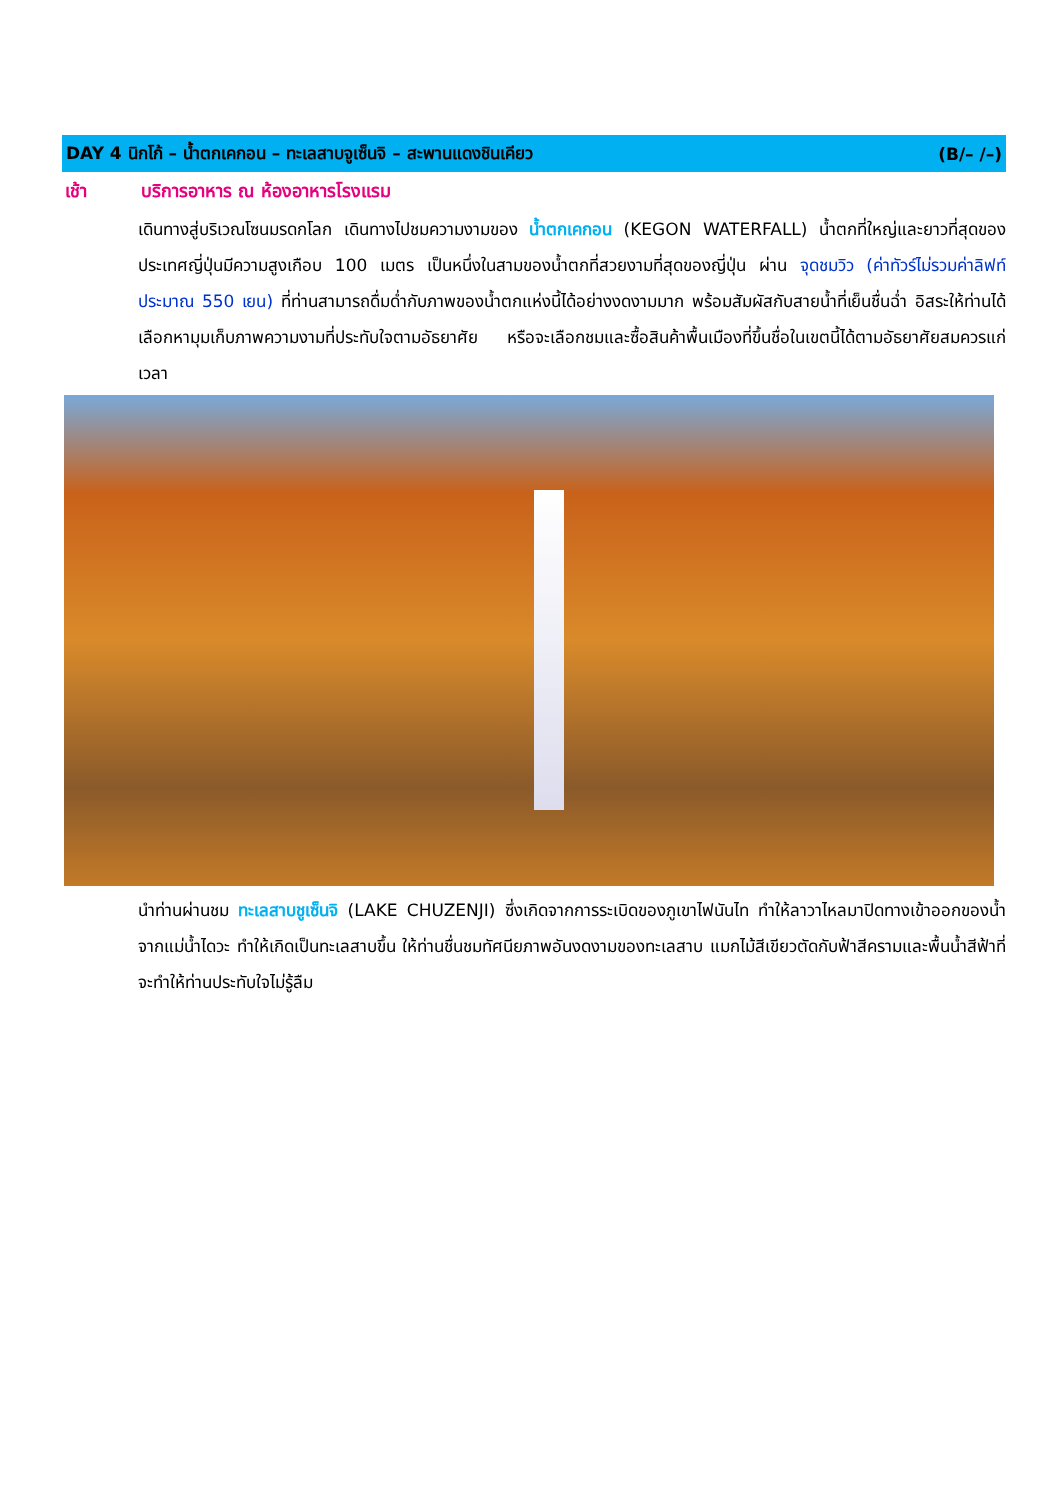DAY 4 นิกโก้ – น้ำตกเคกอน – ทะเลสาบจูเซ็นจิ – สะพานแดงชินเคียว (B/– /–)
เช้า บริการอาหาร ณ ห้องอาหารโรงแรม
เดินทางสู่บริเวณโซนมรดกโลก เดินทางไปชมความงามของ น้ำตกเคกอน (KEGON WATERFALL) น้ำตกที่ใหญ่และยาวที่สุดของประเทศญี่ปุ่นมีความสูงเกือบ 100 เมตร เป็นหนึ่งในสามของน้ำตกที่สวยงามที่สุดของญี่ปุ่น ผ่าน จุดชมวิว (ค่าทัวร์ไม่รวมค่าลิฟท์ประมาณ 550 เยน) ที่ท่านสามารถดื่มด่ำกับภาพของน้ำตกแห่งนี้ได้อย่างงดงามมาก พร้อมสัมผัสกับสายน้ำที่เย็นชื่นฉ่ำ อิสระให้ท่านได้เลือกหามุมเก็บภาพความงามที่ประทับใจตามอัธยาศัย หรือจะเลือกชมและซื้อสินค้าพื้นเมืองที่ขึ้นชื่อในเขตนี้ได้ตามอัธยาศัยสมควรแก่เวลา
นำท่านผ่านชม ทะเลสาบชูเซ็นจิ (LAKE CHUZENJI) ซึ่งเกิดจากการระเบิดของภูเขาไฟนันไท ทำให้ลาวาไหลมาปิดทางเข้าออกของน้ำจากแม่น้ำไดวะ ทำให้เกิดเป็นทะเลสาบขึ้น ให้ท่านชื่นชมทัศนียภาพอันงดงามของทะเลสาบ แมกไม้สีเขียวตัดกับฟ้าสีครามและพื้นน้ำสีฟ้าที่จะทำให้ท่านประทับใจไม่รู้ลืม